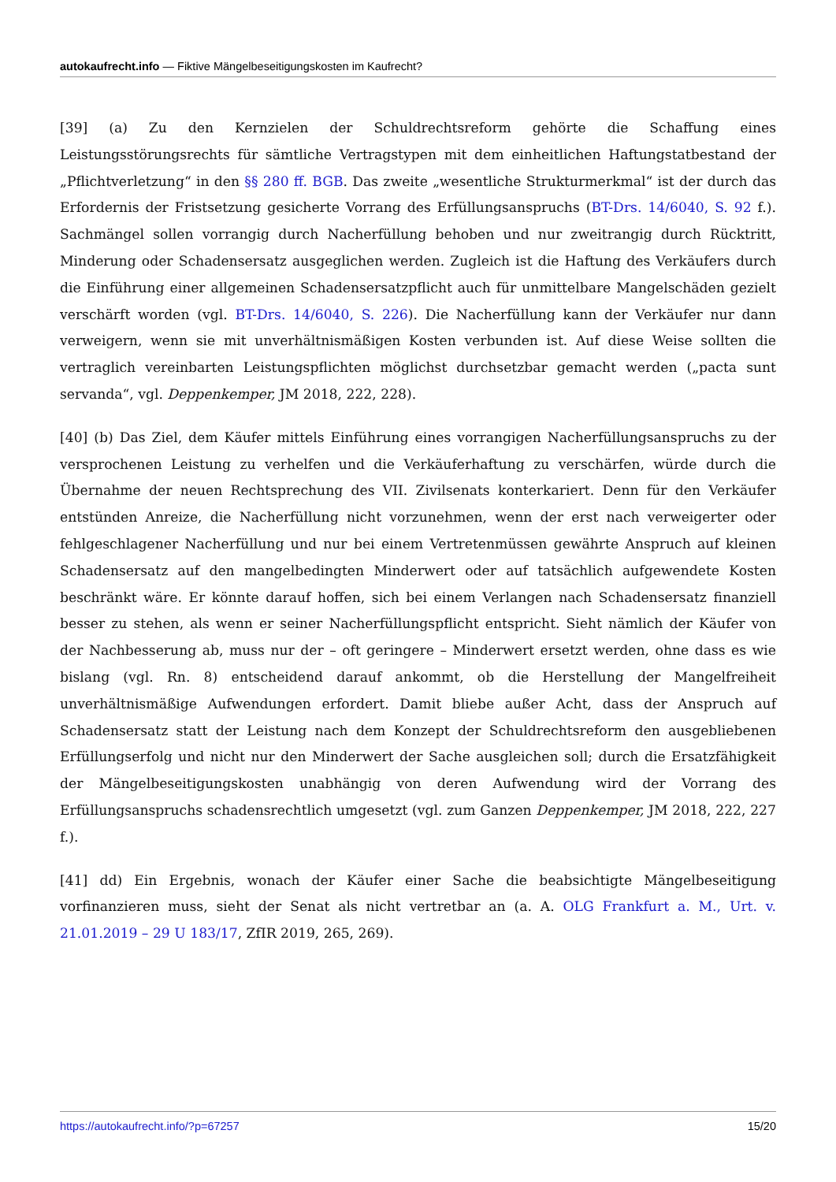autokaufrecht.info — Fiktive Mängelbeseitigungskosten im Kaufrecht?
[39] (a) Zu den Kernzielen der Schuldrechtsreform gehörte die Schaffung eines Leistungsstörungsrechts für sämtliche Vertragstypen mit dem einheitlichen Haftungstatbestand der „Pflichtverletzung“ in den §§ 280 ff. BGB. Das zweite „wesentliche Strukturmerkmal“ ist der durch das Erfordernis der Fristsetzung gesicherte Vorrang des Erfüllungsanspruchs (BT-Drs. 14/6040, S. 92 f.). Sachmängel sollen vorrangig durch Nacherfüllung behoben und nur zweitrangig durch Rücktritt, Minderung oder Schadensersatz ausgeglichen werden. Zugleich ist die Haftung des Verkäufers durch die Einführung einer allgemeinen Schadensersatzpflicht auch für unmittelbare Mangelschäden gezielt verschärft worden (vgl. BT-Drs. 14/6040, S. 226). Die Nacherfüllung kann der Verkäufer nur dann verweigern, wenn sie mit unverhältnismäßigen Kosten verbunden ist. Auf diese Weise sollten die vertraglich vereinbarten Leistungspflichten möglichst durchsetzbar gemacht werden („pacta sunt servanda“, vgl. Deppenkemper, JM 2018, 222, 228).
[40] (b) Das Ziel, dem Käufer mittels Einführung eines vorrangigen Nacherfüllungsanspruchs zu der versprochenen Leistung zu verhelfen und die Verkäuferhaftung zu verschärfen, würde durch die Übernahme der neuen Rechtsprechung des VII. Zivilsenats konterkariert. Denn für den Verkäufer entstünden Anreize, die Nacherfüllung nicht vorzunehmen, wenn der erst nach verweigerter oder fehlgeschlagener Nacherfüllung und nur bei einem Vertretenmüssen gewährte Anspruch auf kleinen Schadensersatz auf den mangelbedingten Minderwert oder auf tatsächlich aufgewendete Kosten beschränkt wäre. Er könnte darauf hoffen, sich bei einem Verlangen nach Schadensersatz finanziell besser zu stehen, als wenn er seiner Nacherfüllungspflicht entspricht. Sieht nämlich der Käufer von der Nachbesserung ab, muss nur der – oft geringere – Minderwert ersetzt werden, ohne dass es wie bislang (vgl. Rn. 8) entscheidend darauf ankommt, ob die Herstellung der Mangelfreiheit unverhältnismäßige Aufwendungen erfordert. Damit bliebe außer Acht, dass der Anspruch auf Schadensersatz statt der Leistung nach dem Konzept der Schuldrechtsreform den ausgebliebenen Erfüllungserfolg und nicht nur den Minderwert der Sache ausgleichen soll; durch die Ersatzfähigkeit der Mängelbeseitigungskosten unabhängig von deren Aufwendung wird der Vorrang des Erfüllungsanspruchs schadensrechtlich umgesetzt (vgl. zum Ganzen Deppenkemper, JM 2018, 222, 227 f.).
[41] dd) Ein Ergebnis, wonach der Käufer einer Sache die beabsichtigte Mängelbeseitigung vorfinanzieren muss, sieht der Senat als nicht vertretbar an (a. A. OLG Frankfurt a. M., Urt. v. 21.01.2019 – 29 U 183/17, ZfIR 2019, 265, 269).
https://autokaufrecht.info/?p=67257 15/20